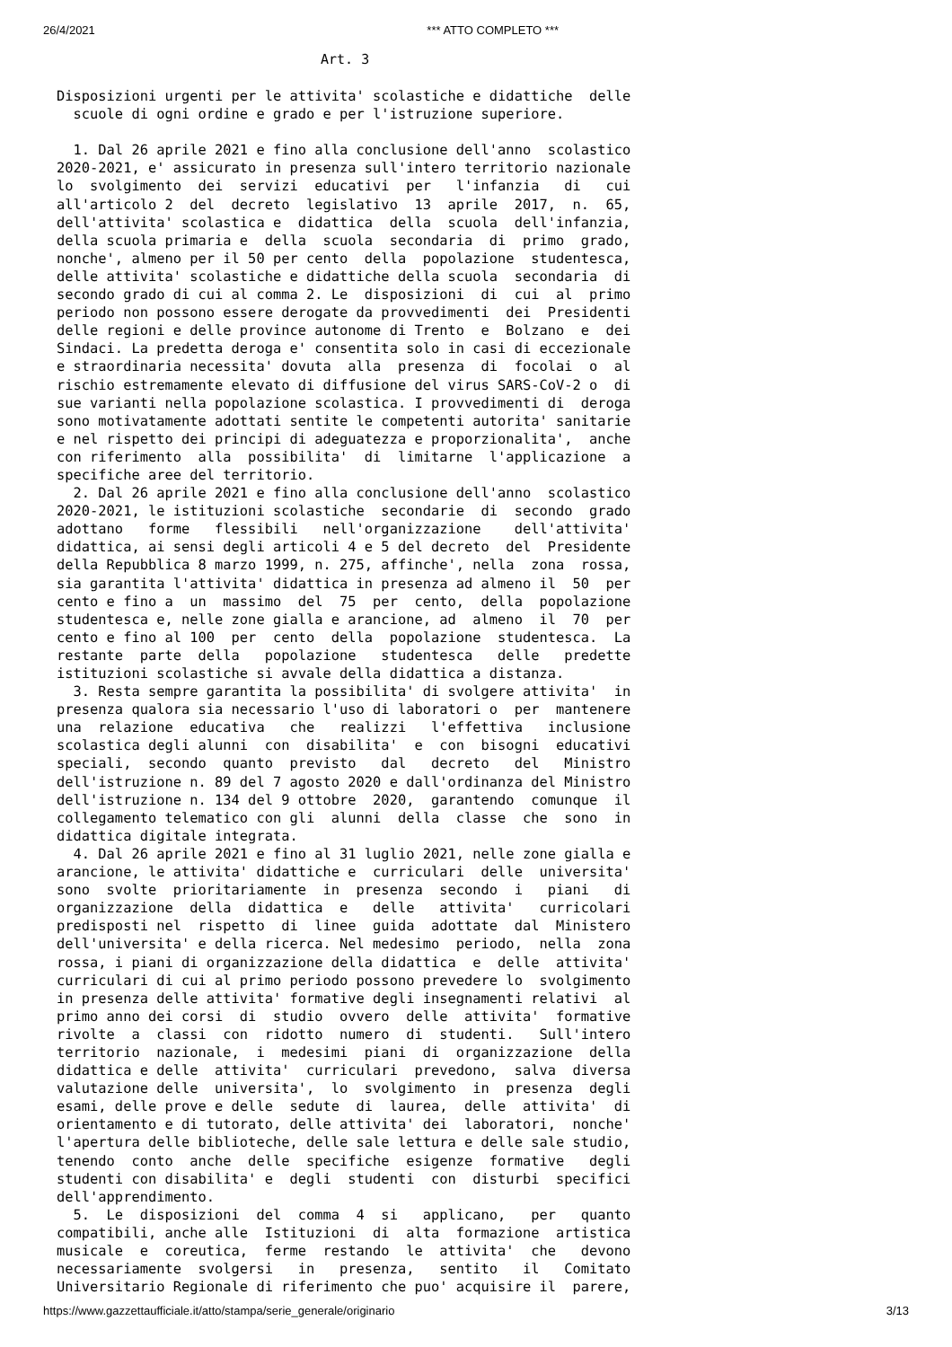26/4/2021 *** ATTO COMPLETO ***
Art. 3
Disposizioni urgenti per le attivita' scolastiche e didattiche  delle
  scuole di ogni ordine e grado e per l'istruzione superiore.

  1. Dal 26 aprile 2021 e fino alla conclusione dell'anno  scolastico
2020-2021, e' assicurato in presenza sull'intero territorio nazionale
lo  svolgimento  dei  servizi  educativi  per   l'infanzia   di   cui
all'articolo 2  del  decreto  legislativo  13  aprile  2017,  n.  65,
dell'attivita' scolastica e  didattica  della  scuola  dell'infanzia,
della scuola primaria e  della  scuola  secondaria  di  primo  grado,
nonche', almeno per il 50 per cento  della  popolazione  studentesca,
delle attivita' scolastiche e didattiche della scuola  secondaria  di
secondo grado di cui al comma 2. Le  disposizioni  di  cui  al  primo
periodo non possono essere derogate da provvedimenti  dei  Presidenti
delle regioni e delle province autonome di Trento  e  Bolzano  e  dei
Sindaci. La predetta deroga e' consentita solo in casi di eccezionale
e straordinaria necessita' dovuta  alla  presenza  di  focolai  o  al
rischio estremamente elevato di diffusione del virus SARS-CoV-2 o  di
sue varianti nella popolazione scolastica. I provvedimenti di  deroga
sono motivatamente adottati sentite le competenti autorita' sanitarie
e nel rispetto dei principi di adeguatezza e proporzionalita',  anche
con riferimento  alla  possibilita'  di  limitarne  l'applicazione  a
specifiche aree del territorio.
  2. Dal 26 aprile 2021 e fino alla conclusione dell'anno  scolastico
2020-2021, le istituzioni scolastiche  secondarie  di  secondo  grado
adottano   forme   flessibili   nell'organizzazione    dell'attivita'
didattica, ai sensi degli articoli 4 e 5 del decreto  del  Presidente
della Repubblica 8 marzo 1999, n. 275, affinche', nella  zona  rossa,
sia garantita l'attivita' didattica in presenza ad almeno il  50  per
cento e fino a  un  massimo  del  75  per  cento,  della  popolazione
studentesca e, nelle zone gialla e arancione, ad  almeno  il  70  per
cento e fino al 100  per  cento  della  popolazione  studentesca.  La
restante  parte  della   popolazione   studentesca   delle   predette
istituzioni scolastiche si avvale della didattica a distanza.
  3. Resta sempre garantita la possibilita' di svolgere attivita'  in
presenza qualora sia necessario l'uso di laboratori o  per  mantenere
una  relazione  educativa   che   realizzi   l'effettiva   inclusione
scolastica degli alunni  con  disabilita'  e  con  bisogni  educativi
speciali,  secondo  quanto  previsto   dal   decreto   del   Ministro
dell'istruzione n. 89 del 7 agosto 2020 e dall'ordinanza del Ministro
dell'istruzione n. 134 del 9 ottobre  2020,  garantendo  comunque  il
collegamento telematico con gli  alunni  della  classe  che  sono  in
didattica digitale integrata.
  4. Dal 26 aprile 2021 e fino al 31 luglio 2021, nelle zone gialla e
arancione, le attivita' didattiche e  curriculari  delle  universita'
sono  svolte  prioritariamente  in  presenza  secondo  i   piani   di
organizzazione  della  didattica  e   delle   attivita'   curricolari
predisposti nel  rispetto  di  linee  guida  adottate  dal  Ministero
dell'universita' e della ricerca. Nel medesimo  periodo,  nella  zona
rossa, i piani di organizzazione della didattica  e  delle  attivita'
curriculari di cui al primo periodo possono prevedere lo  svolgimento
in presenza delle attivita' formative degli insegnamenti relativi  al
primo anno dei corsi  di  studio  ovvero  delle  attivita'  formative
rivolte  a  classi  con  ridotto  numero  di  studenti.   Sull'intero
territorio  nazionale,  i  medesimi  piani  di  organizzazione  della
didattica e delle  attivita'  curriculari  prevedono,  salva  diversa
valutazione delle  universita',  lo  svolgimento  in  presenza  degli
esami, delle prove e delle  sedute  di  laurea,  delle  attivita'  di
orientamento e di tutorato, delle attivita' dei  laboratori,  nonche'
l'apertura delle biblioteche, delle sale lettura e delle sale studio,
tenendo  conto  anche  delle  specifiche  esigenze  formative   degli
studenti con disabilita' e  degli  studenti  con  disturbi  specifici
dell'apprendimento.
  5.  Le  disposizioni  del  comma  4  si   applicano,   per   quanto
compatibili, anche alle  Istituzioni  di  alta  formazione  artistica
musicale  e  coreutica,  ferme  restando  le  attivita'  che   devono
necessariamente  svolgersi   in   presenza,   sentito   il   Comitato
Universitario Regionale di riferimento che puo' acquisire il  parere,
https://www.gazzettaufficiale.it/atto/stampa/serie_generale/originario 3/13